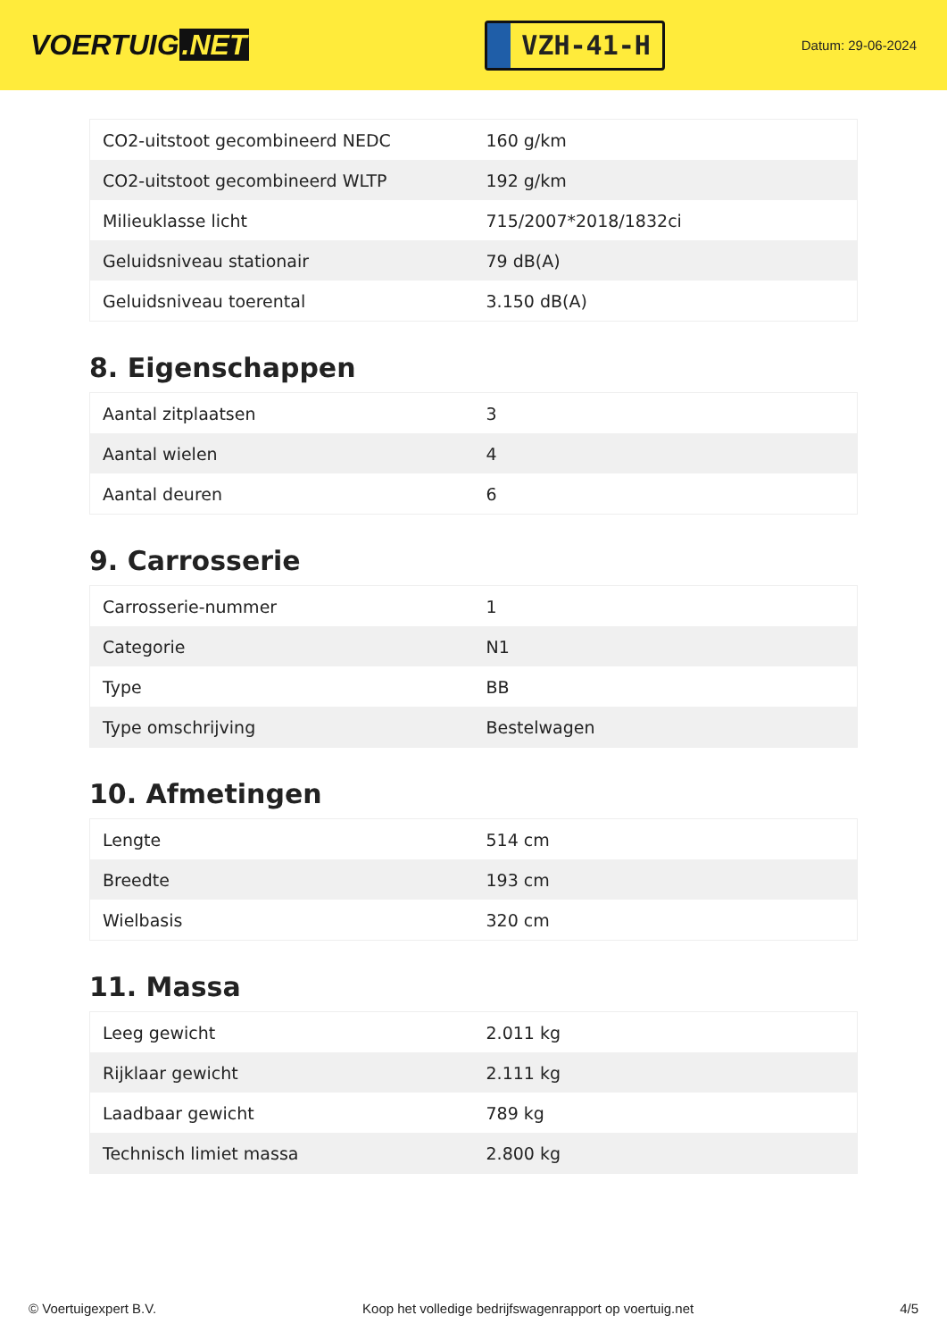VOERTUIG.NET
VZH-41-H
Datum: 29-06-2024
| CO2-uitstoot gecombineerd NEDC | 160 g/km |
| CO2-uitstoot gecombineerd WLTP | 192 g/km |
| Milieuklasse licht | 715/2007*2018/1832ci |
| Geluidsniveau stationair | 79 dB(A) |
| Geluidsniveau toerental | 3.150 dB(A) |
8. Eigenschappen
| Aantal zitplaatsen | 3 |
| Aantal wielen | 4 |
| Aantal deuren | 6 |
9. Carrosserie
| Carrosserie-nummer | 1 |
| Categorie | N1 |
| Type | BB |
| Type omschrijving | Bestelwagen |
10. Afmetingen
| Lengte | 514 cm |
| Breedte | 193 cm |
| Wielbasis | 320 cm |
11. Massa
| Leeg gewicht | 2.011 kg |
| Rijklaar gewicht | 2.111 kg |
| Laadbaar gewicht | 789 kg |
| Technisch limiet massa | 2.800 kg |
© Voertuigexpert B.V. Koop het volledige bedrijfswagenrapport op voertuig.net 4/5